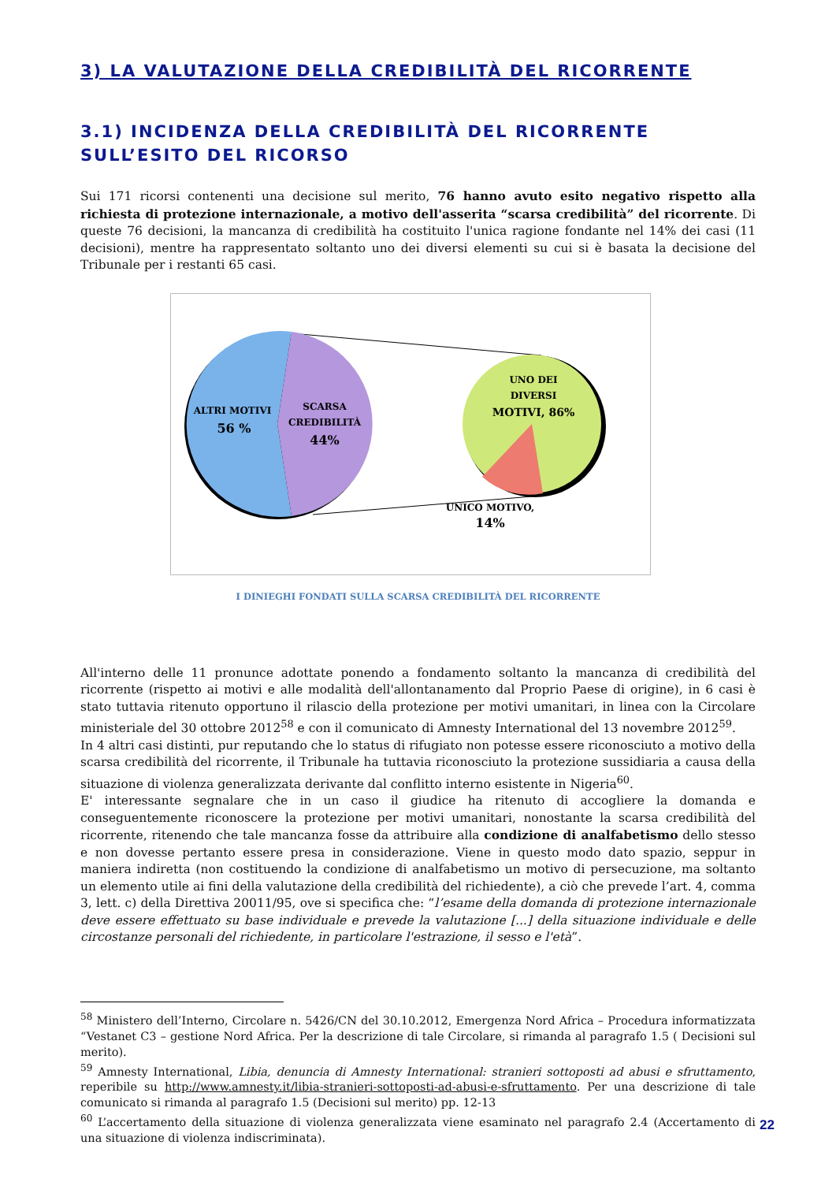3) LA VALUTAZIONE DELLA CREDIBILITÀ DEL RICORRENTE
3.1) INCIDENZA DELLA CREDIBILITÀ DEL RICORRENTE
SULL’ESITO DEL RICORSO
Sui 171 ricorsi contenenti una decisione sul merito, 76 hanno avuto esito negativo rispetto alla richiesta di protezione internazionale, a motivo dell'asserita “scarsa credibilità” del ricorrente. Di queste 76 decisioni, la mancanza di credibilità ha costituito l'unica ragione fondante nel 14% dei casi (11 decisioni), mentre ha rappresentato soltanto uno dei diversi elementi su cui si è basata la decisione del Tribunale per i restanti 65 casi.
ALTRI MOTIVI
56 %
SCARSA
CREDIBILITÀ
44%
UNO DEI
DIVERSI
MOTIVI, 86%
UNICO MOTIVO,
14%
I DINIEGHI FONDATI SULLA SCARSA CREDIBILITÀ DEL RICORRENTE
All'interno delle 11 pronunce adottate ponendo a fondamento soltanto la mancanza di credibilità del ricorrente (rispetto ai motivi e alle modalità dell'allontanamento dal Proprio Paese di origine), in 6 casi è stato tuttavia ritenuto opportuno il rilascio della protezione per motivi umanitari, in linea con la Circolare ministeriale del 30 ottobre 2012<sup>58</sup> e con il comunicato di Amnesty International del 13 novembre 2012<sup>59</sup>.
In 4 altri casi distinti, pur reputando che lo status di rifugiato non potesse essere riconosciuto a motivo della scarsa credibilità del ricorrente, il Tribunale ha tuttavia riconosciuto la protezione sussidiaria a causa della situazione di violenza generalizzata derivante dal conflitto interno esistente in Nigeria<sup>60</sup>.
E' interessante segnalare che in un caso il giudice ha ritenuto di accogliere la domanda e conseguentemente riconoscere la protezione per motivi umanitari, nonostante la scarsa credibilità del ricorrente, ritenendo che tale mancanza fosse da attribuire alla condizione di analfabetismo dello stesso e non dovesse pertanto essere presa in considerazione. Viene in questo modo dato spazio, seppur in maniera indiretta (non costituendo la condizione di analfabetismo un motivo di persecuzione, ma soltanto un elemento utile ai fini della valutazione della credibilità del richiedente), a ciò che prevede l’art. 4, comma 3, lett. c) della Direttiva 20011/95, ove si specifica che: “l’esame della domanda di protezione internazionale deve essere effettuato su base individuale e prevede la valutazione [...] della situazione individuale e delle circostanze personali del richiedente, in particolare l'estrazione, il sesso e l'età”.
<sup>58</sup> Ministero dell’Interno, Circolare n. 5426/CN del 30.10.2012, Emergenza Nord Africa – Procedura informatizzata “Vestanet C3 – gestione Nord Africa. Per la descrizione di tale Circolare, si rimanda al paragrafo 1.5 ( Decisioni sul merito).
<sup>59</sup> Amnesty International, Libia, denuncia di Amnesty International: stranieri sottoposti ad abusi e sfruttamento, reperibile su http://www.amnesty.it/libia-stranieri-sottoposti-ad-abusi-e-sfruttamento. Per una descrizione di tale comunicato si rimanda al paragrafo 1.5 (Decisioni sul merito) pp. 12-13
<sup>60</sup> L’accertamento della situazione di violenza generalizzata viene esaminato nel paragrafo 2.4 (Accertamento di una situazione di violenza indiscriminata).
22